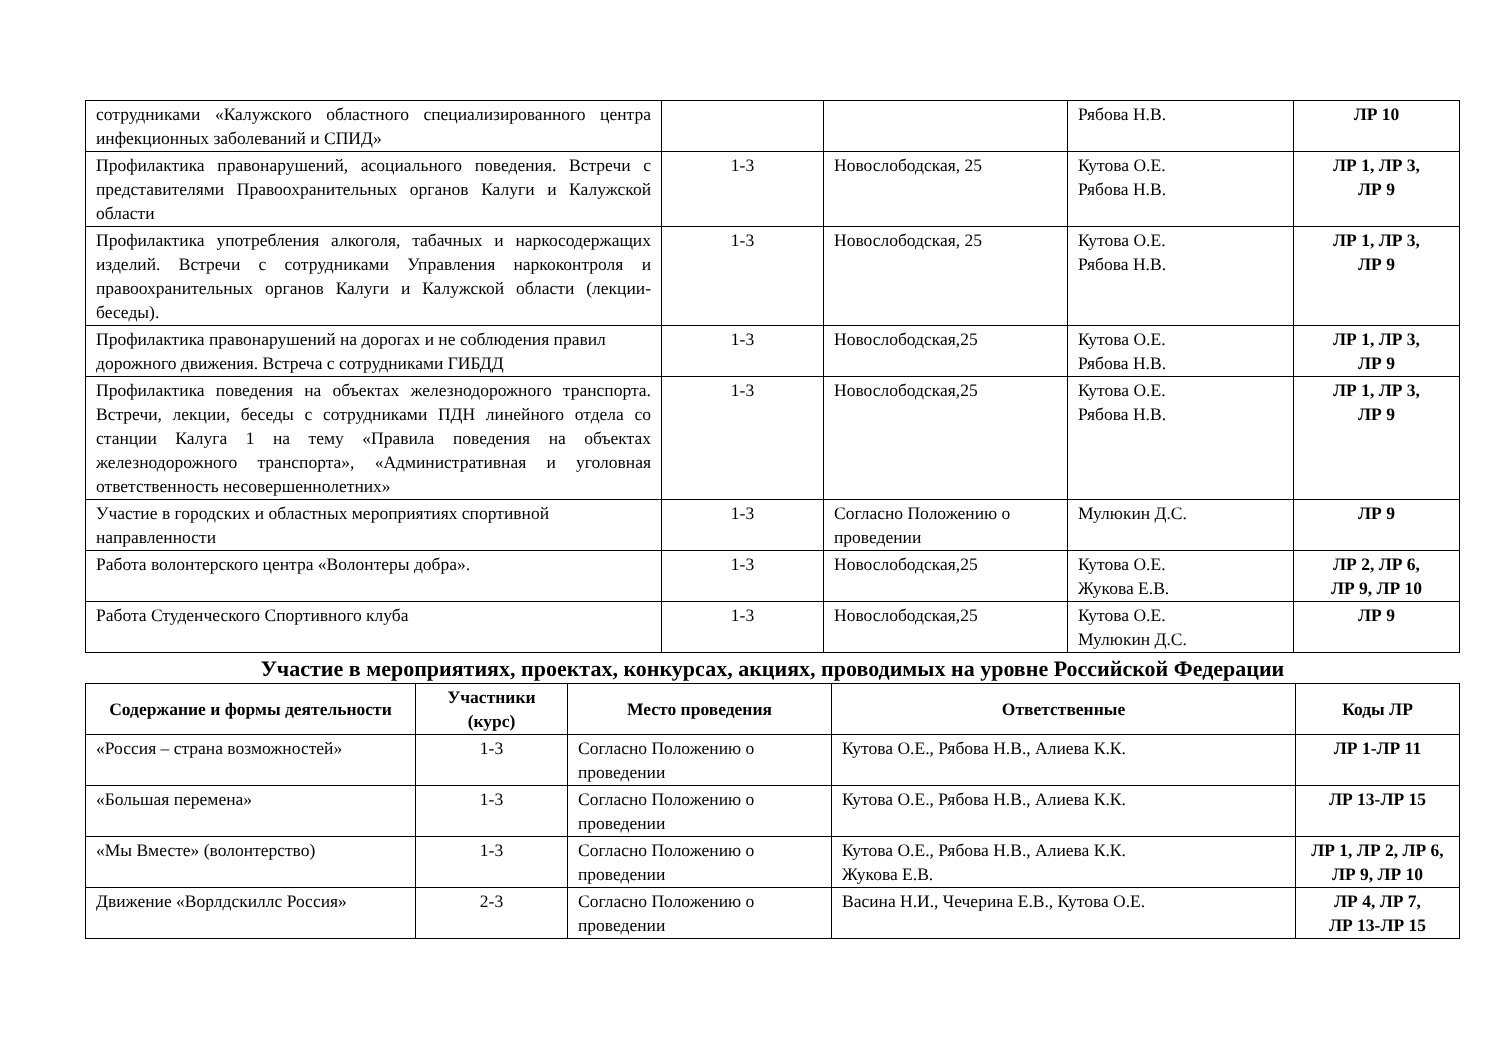| сотрудниками «Калужского областного специализированного центра инфекционных заболеваний и СПИД» | | | Рябова Н.В. | ЛР 10 |
| Профилактика правонарушений, асоциального поведения. Встречи с представителями Правоохранительных органов Калуги и Калужской области | 1-3 | Новослободская, 25 | Кутова О.Е. Рябова Н.В. | ЛР 1, ЛР 3, ЛР 9 |
| Профилактика употребления алкоголя, табачных и наркосодержащих изделий. Встречи с сотрудниками Управления наркоконтроля и правоохранительных органов Калуги и Калужской области (лекции- беседы). | 1-3 | Новослободская, 25 | Кутова О.Е. Рябова Н.В. | ЛР 1, ЛР 3, ЛР 9 |
| Профилактика правонарушений на дорогах и не соблюдения правил дорожного движения. Встреча с сотрудниками ГИБДД | 1-3 | Новослободская,25 | Кутова О.Е. Рябова Н.В. | ЛР 1, ЛР 3, ЛР 9 |
| Профилактика поведения на объектах железнодорожного транспорта. Встречи, лекции, беседы с сотрудниками ПДН линейного отдела со станции Калуга 1 на тему «Правила поведения на объектах железнодорожного транспорта», «Административная и уголовная ответственность несовершеннолетних» | 1-3 | Новослободская,25 | Кутова О.Е. Рябова Н.В. | ЛР 1, ЛР 3, ЛР 9 |
| Участие в городских и областных мероприятиях спортивной направленности | 1-3 | Согласно Положению о проведении | Мулюкин Д.С. | ЛР 9 |
| Работа волонтерского центра «Волонтеры добра». | 1-3 | Новослободская,25 | Кутова О.Е. Жукова Е.В. | ЛР 2, ЛР 6, ЛР 9, ЛР 10 |
| Работа Студенческого Спортивного клуба | 1-3 | Новослободская,25 | Кутова О.Е. Мулюкин Д.С. | ЛР 9 |
Участие в мероприятиях, проектах, конкурсах, акциях, проводимых на уровне Российской Федерации
| Содержание и формы деятельности | Участники (курс) | Место проведения | Ответственные | Коды ЛР |
| --- | --- | --- | --- | --- |
| «Россия – страна возможностей» | 1-3 | Согласно Положению о проведении | Кутова О.Е., Рябова Н.В., Алиева К.К. | ЛР 1-ЛР 11 |
| «Большая перемена» | 1-3 | Согласно Положению о проведении | Кутова О.Е., Рябова Н.В., Алиева К.К. | ЛР 13-ЛР 15 |
| «Мы Вместе» (волонтерство) | 1-3 | Согласно Положению о проведении | Кутова О.Е., Рябова Н.В., Алиева К.К. Жукова Е.В. | ЛР 1, ЛР 2, ЛР 6, ЛР 9, ЛР 10 |
| Движение «Ворлдскиллс Россия» | 2-3 | Согласно Положению о проведении | Васина Н.И., Чечерина Е.В., Кутова О.Е. | ЛР 4, ЛР 7, ЛР 13-ЛР 15 |